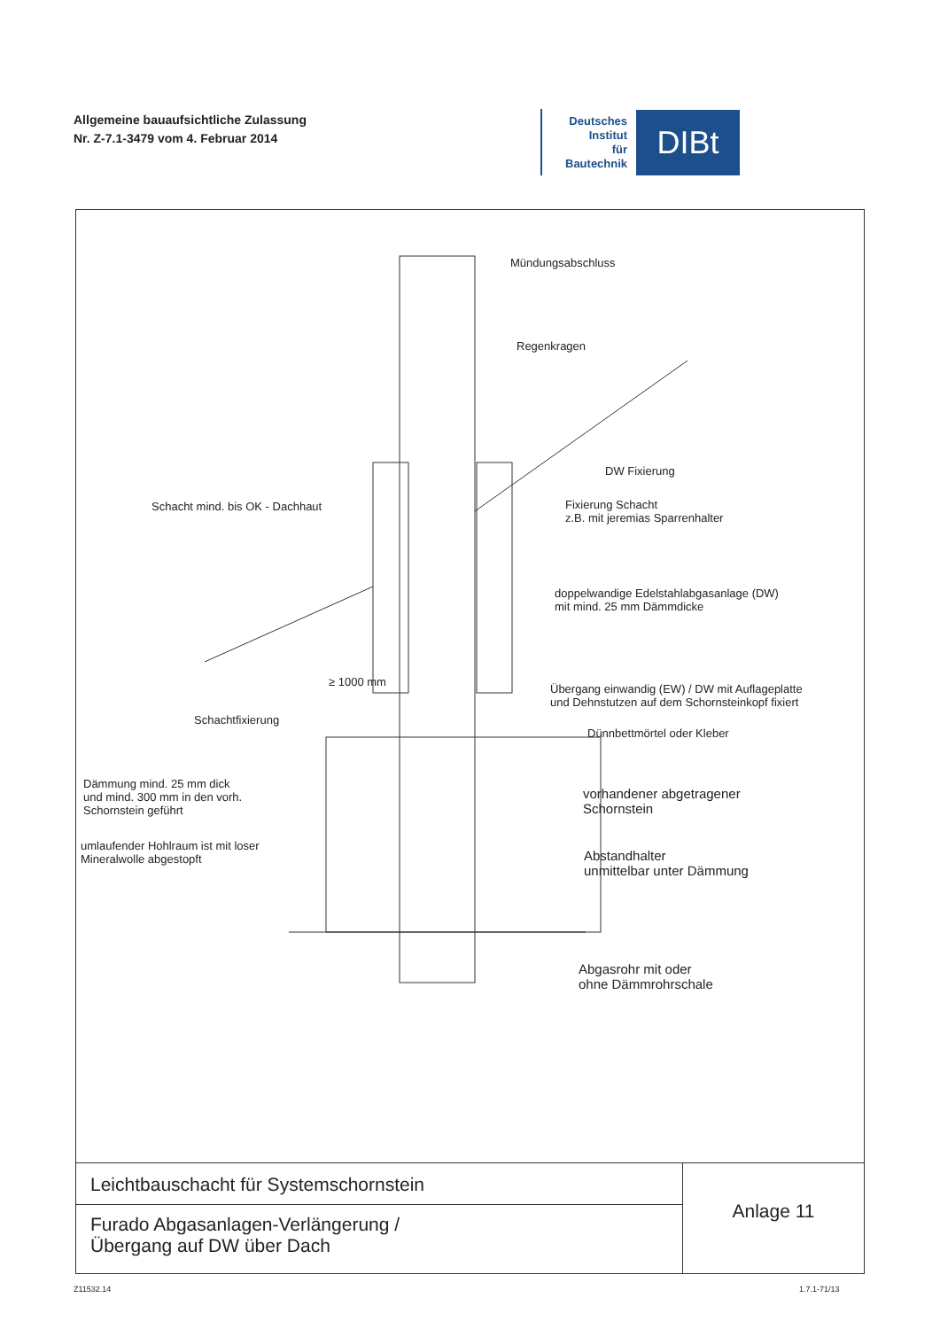Allgemeine bauaufsichtliche Zulassung
Nr. Z-7.1-3479 vom 4. Februar 2014
Deutsches
Institut
für
Bautechnik
DIBt
Mündungsabschluss
Regenkragen
DW Fixierung
Schacht mind. bis OK - Dachhaut
Fixierung Schacht
z.B. mit jeremias Sparrenhalter
doppelwandige Edelstahlabgasanlage (DW)
mit mind. 25 mm Dämmdicke
≥ 1000 mm
Übergang einwandig (EW) / DW mit Auflageplatte
und Dehnstutzen auf dem Schornsteinkopf fixiert
Schachtfixierung
Dünnbettmörtel oder Kleber
Dämmung mind. 25 mm dick
und mind. 300 mm in den vorh.
Schornstein geführt
vorhandener abgetragener
Schornstein
umlaufender Hohlraum ist mit loser
Mineralwolle abgestopft
Abstandhalter
unmittelbar unter Dämmung
Abgasrohr mit oder
ohne Dämmrohrschale
Leichtbauschacht für Systemschornstein
Furado Abgasanlagen-Verlängerung /
Übergang auf DW über Dach
Anlage 11
Z11532.14 1.7.1-71/13